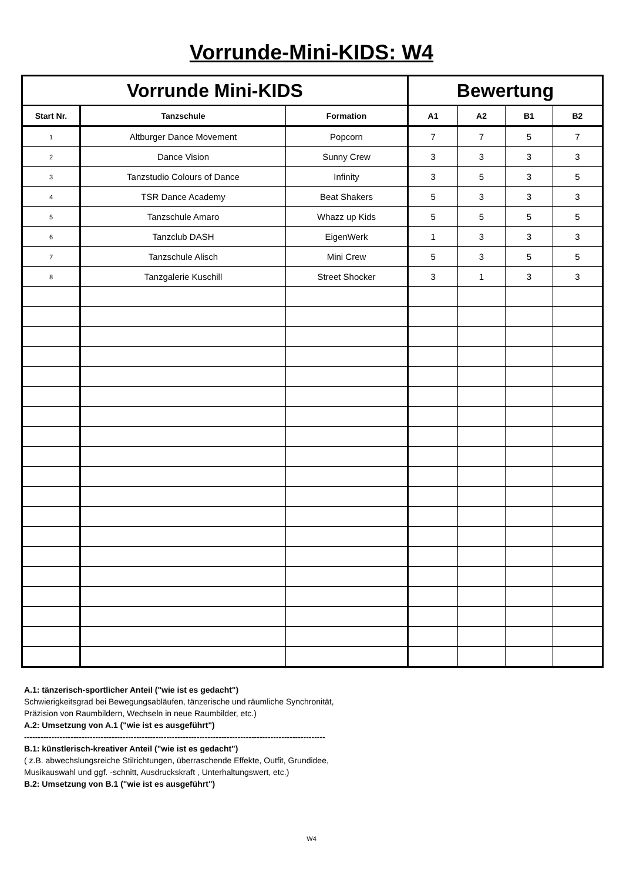Vorrunde-Mini-KIDS: W4
| Vorrunde Mini-KIDS | | | Bewertung | | | |
| --- | --- | --- | --- | --- | --- | --- |
| Start Nr. | Tanzschule | Formation | A1 | A2 | B1 | B2 |
| 1 | Altburger Dance Movement | Popcorn | 7 | 7 | 5 | 7 |
| 2 | Dance Vision | Sunny Crew | 3 | 3 | 3 | 3 |
| 3 | Tanzstudio Colours of Dance | Infinity | 3 | 5 | 3 | 5 |
| 4 | TSR Dance Academy | Beat Shakers | 5 | 3 | 3 | 3 |
| 5 | Tanzschule Amaro | Whazz up Kids | 5 | 5 | 5 | 5 |
| 6 | Tanzclub DASH | EigenWerk | 1 | 3 | 3 | 3 |
| 7 | Tanzschule Alisch | Mini Crew | 5 | 3 | 5 | 5 |
| 8 | Tanzgalerie Kuschill | Street Shocker | 3 | 1 | 3 | 3 |
A.1: tänzerisch-sportlicher Anteil ("wie ist es gedacht")
Schwierigkeitsgrad bei Bewegungsabläufen, tänzerische und räumliche Synchronität,
Präzision von Raumbildern, Wechseln in neue Raumbilder, etc.)
A.2: Umsetzung von A.1 ("wie ist es ausgeführt")
--------------------------------------------------------------------------------------------------------------
B.1: künstlerisch-kreativer Anteil ("wie ist es gedacht")
( z.B. abwechslungsreiche Stilrichtungen, überraschende Effekte, Outfit, Grundidee,
Musikauswahl und ggf. -schnitt, Ausdruckskraft , Unterhaltungswert, etc.)
B.2: Umsetzung von B.1 ("wie ist es ausgeführt")
W4